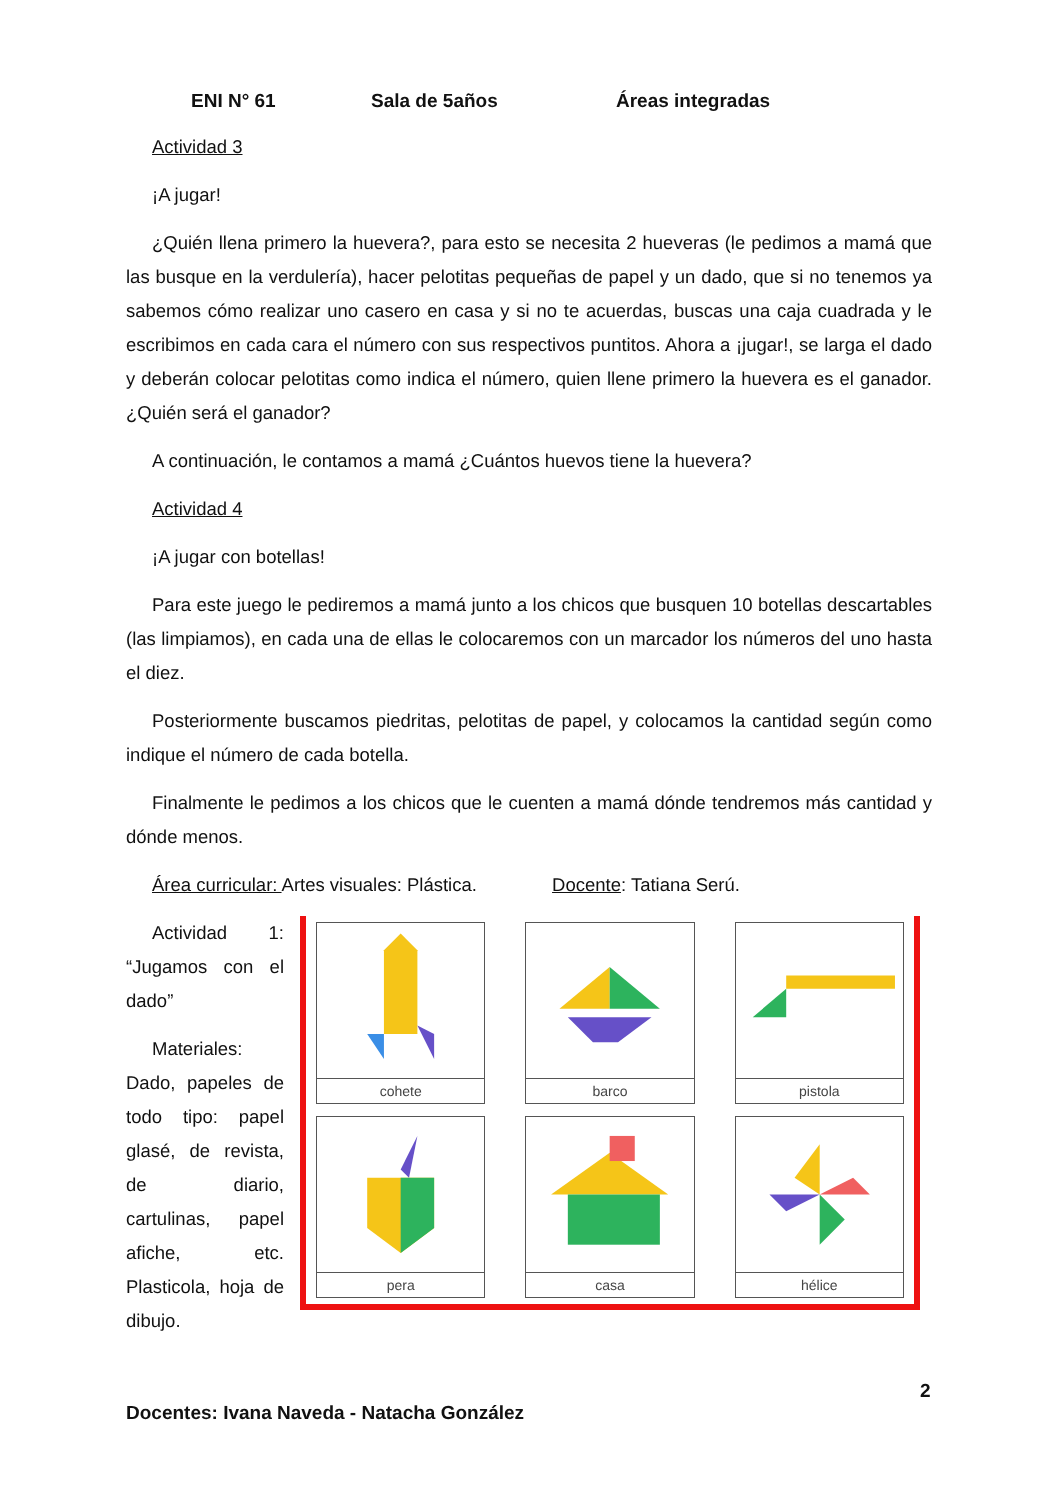ENI N° 61 Sala de 5años Áreas integradas
Actividad 3
¡A jugar!
¿Quién llena primero la huevera?, para esto se necesita 2 hueveras (le pedimos a mamá que las busque en la verdulería), hacer pelotitas pequeñas de papel y un dado, que si no tenemos ya sabemos cómo realizar uno casero en casa y si no te acuerdas, buscas una caja cuadrada y le escribimos en cada cara el número con sus respectivos puntitos. Ahora a ¡jugar!, se larga el dado y deberán colocar pelotitas como indica el número, quien llene primero la huevera es el ganador. ¿Quién será el ganador?
A continuación, le contamos a mamá ¿Cuántos huevos tiene la huevera?
Actividad 4
¡A jugar con botellas!
Para este juego le pediremos a mamá junto a los chicos que busquen 10 botellas descartables (las limpiamos), en cada una de ellas le colocaremos con un marcador los números del uno hasta el diez.
Posteriormente buscamos piedritas, pelotitas de papel, y colocamos la cantidad según como indique el número de cada botella.
Finalmente le pedimos a los chicos que le cuenten a mamá dónde tendremos más cantidad y dónde menos.
Área curricular: Artes visuales: Plástica. Docente: Tatiana Serú.
Actividad 1: “Jugamos con el dado”
Materiales: Dado, papeles de todo tipo: papel glasé, de revista, de diario, cartulinas, papel afiche, etc. Plasticola, hoja de dibujo.
cohete
barco
pistola
pera
casa
hélice
2
Docentes: Ivana Naveda - Natacha González